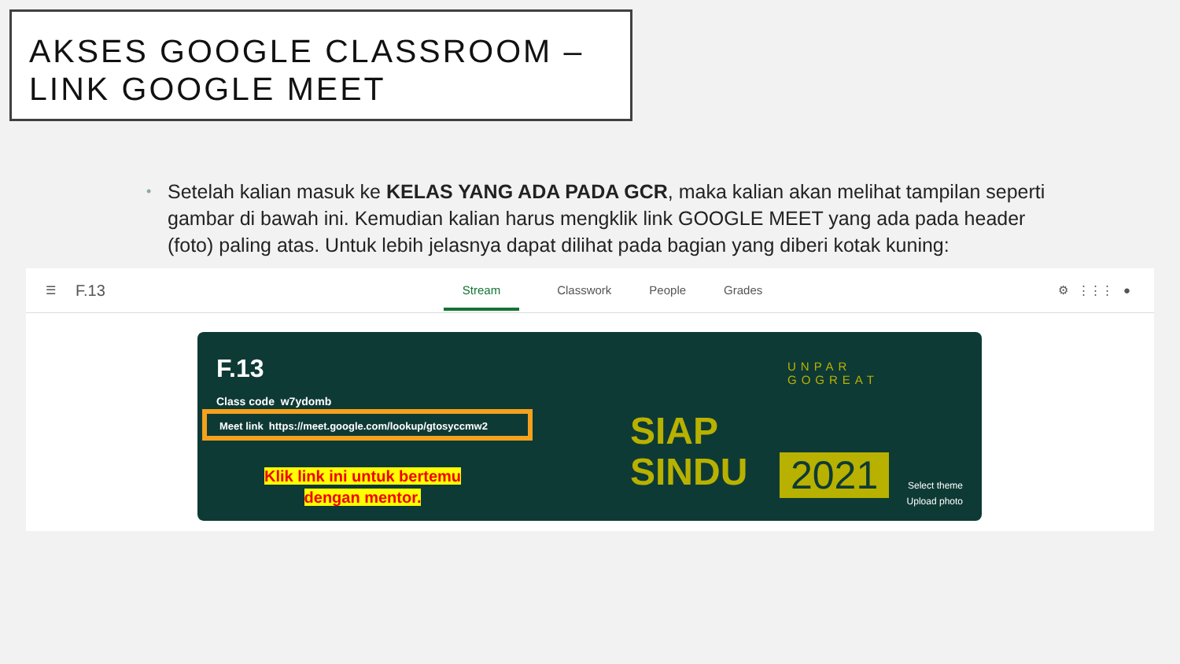AKSES GOOGLE CLASSROOM –
LINK GOOGLE MEET
• Setelah kalian masuk ke KELAS YANG ADA PADA GCR, maka kalian akan melihat tampilan seperti gambar di bawah ini. Kemudian kalian harus mengklik link GOOGLE MEET yang ada pada header (foto) paling atas. Untuk lebih jelasnya dapat dilihat pada bagian yang diberi kotak kuning:
☰ F.13
Stream Classwork People Grades
⚙ ⋮⋮⋮ ●
F.13
Class code w7ydomb
Meet link https://meet.google.com/lookup/gtosyccmw2
Klik link ini untuk bertemu
dengan mentor.
UNPAR
GOGREAT
SIAP
SINDU
2021
Select theme
Upload photo